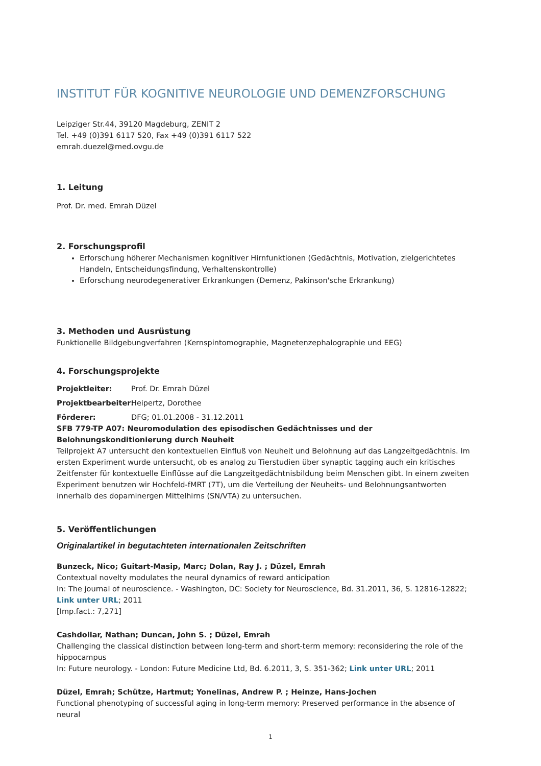INSTITUT FÜR KOGNITIVE NEUROLOGIE UND DEMENZFORSCHUNG
Leipziger Str.44, 39120 Magdeburg, ZENIT 2
Tel. +49 (0)391 6117 520, Fax +49 (0)391 6117 522
emrah.duezel@med.ovgu.de
1. Leitung
Prof. Dr. med. Emrah Düzel
2. Forschungsprofil
Erforschung höherer Mechanismen kognitiver Hirnfunktionen (Gedächtnis, Motivation, zielgerichtetes Handeln, Entscheidungsfindung, Verhaltenskontrolle)
Erforschung neurodegenerativer Erkrankungen (Demenz, Pakinson'sche Erkrankung)
3. Methoden und Ausrüstung
Funktionelle Bildgebungverfahren (Kernspintomographie, Magnetenzephalographie und EEG)
4. Forschungsprojekte
Projektleiter: Prof. Dr. Emrah Düzel
Projektbearbeiter: Heipertz, Dorothee
Förderer: DFG; 01.01.2008 - 31.12.2011
SFB 779-TP A07: Neuromodulation des episodischen Gedächtnisses und der Belohnungskonditionierung durch Neuheit
Teilprojekt A7 untersucht den kontextuellen Einfluß von Neuheit und Belohnung auf das Langzeitgedächtnis. Im ersten Experiment wurde untersucht, ob es analog zu Tierstudien über synaptic tagging auch ein kritisches Zeitfenster für kontextuelle Einflüsse auf die Langzeitgedächtnisbildung beim Menschen gibt. In einem zweiten Experiment benutzen wir Hochfeld-fMRT (7T), um die Verteilung der Neuheits- und Belohnungsantworten innerhalb des dopaminergen Mittelhirns (SN/VTA) zu untersuchen.
5. Veröffentlichungen
Originalartikel in begutachteten internationalen Zeitschriften
Bunzeck, Nico; Guitart-Masip, Marc; Dolan, Ray J. ; Düzel, Emrah
Contextual novelty modulates the neural dynamics of reward anticipation
In: The journal of neuroscience. - Washington, DC: Society for Neuroscience, Bd. 31.2011, 36, S. 12816-12822;
Link unter URL; 2011
[Imp.fact.: 7,271]
Cashdollar, Nathan; Duncan, John S. ; Düzel, Emrah
Challenging the classical distinction between long-term and short-term memory: reconsidering the role of the hippocampus
In: Future neurology. - London: Future Medicine Ltd, Bd. 6.2011, 3, S. 351-362; Link unter URL; 2011
Düzel, Emrah; Schütze, Hartmut; Yonelinas, Andrew P. ; Heinze, Hans-Jochen
Functional phenotyping of successful aging in long-term memory: Preserved performance in the absence of neural
1